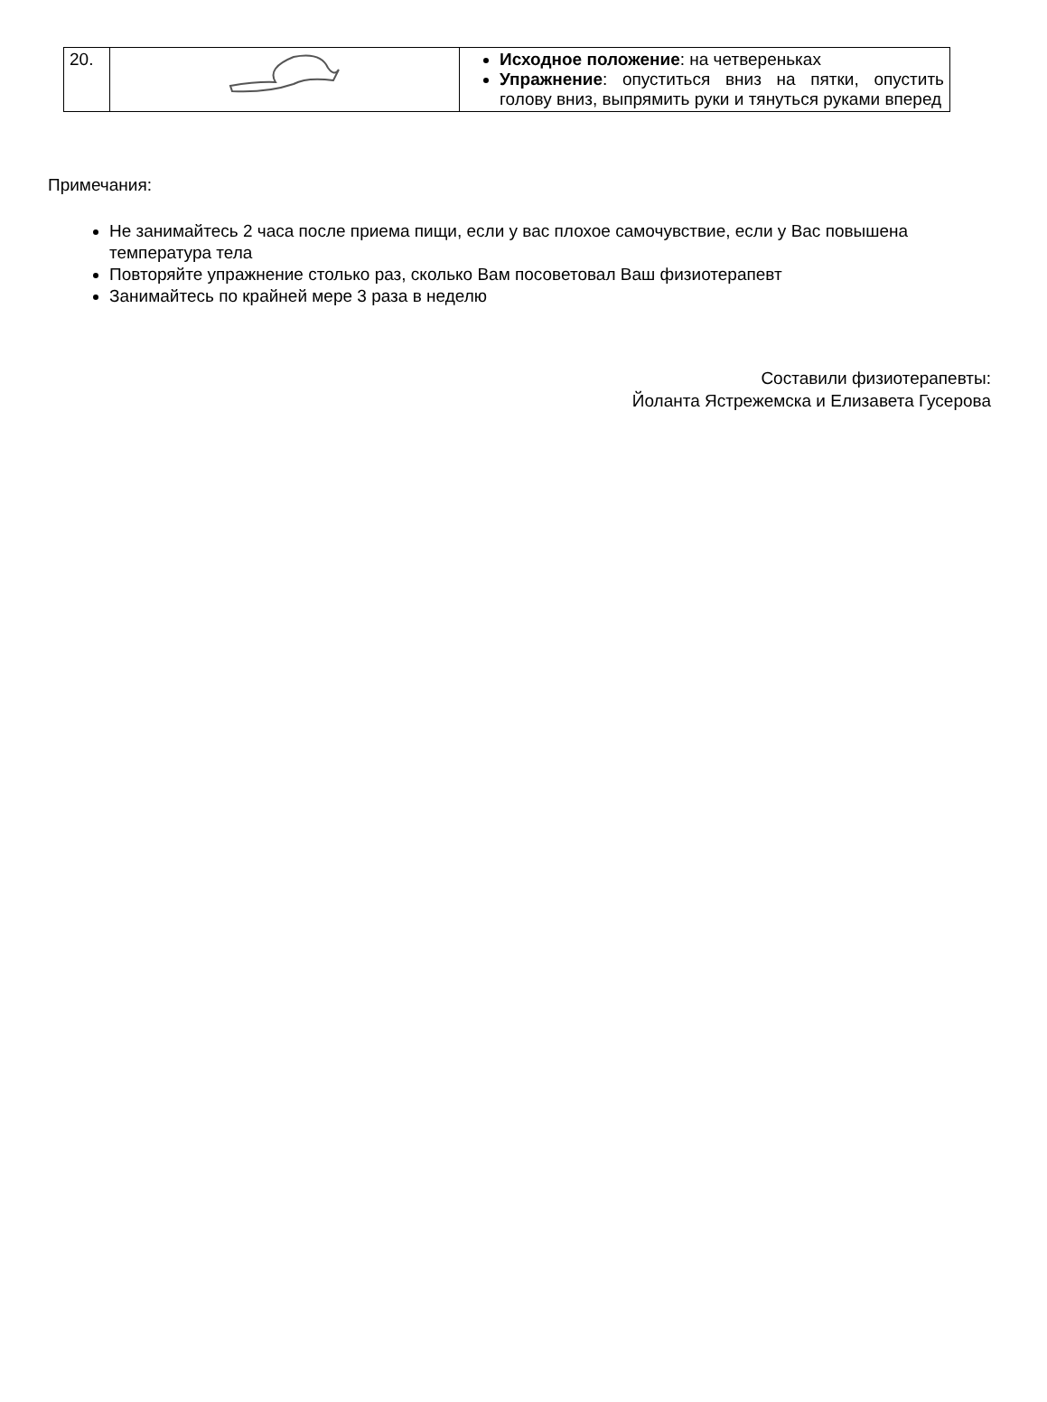| 20. | | Исходное положение : на четвереньках Упражнение : опуститься вниз на пятки, опустить голову вниз, выпрямить руки и тянуться руками вперед |
Примечания:
Не занимайтесь 2 часа после приема пищи, если у вас плохое самочувствие, если у Вас повышена температура тела
Повторяйте упражнение столько раз, сколько Вам посоветовал Ваш физиотерапевт
Занимайтесь по крайней мере 3 раза в неделю
Составили физиотерапевты:
Йоланта Ястрежемска и Елизавета Гусерова